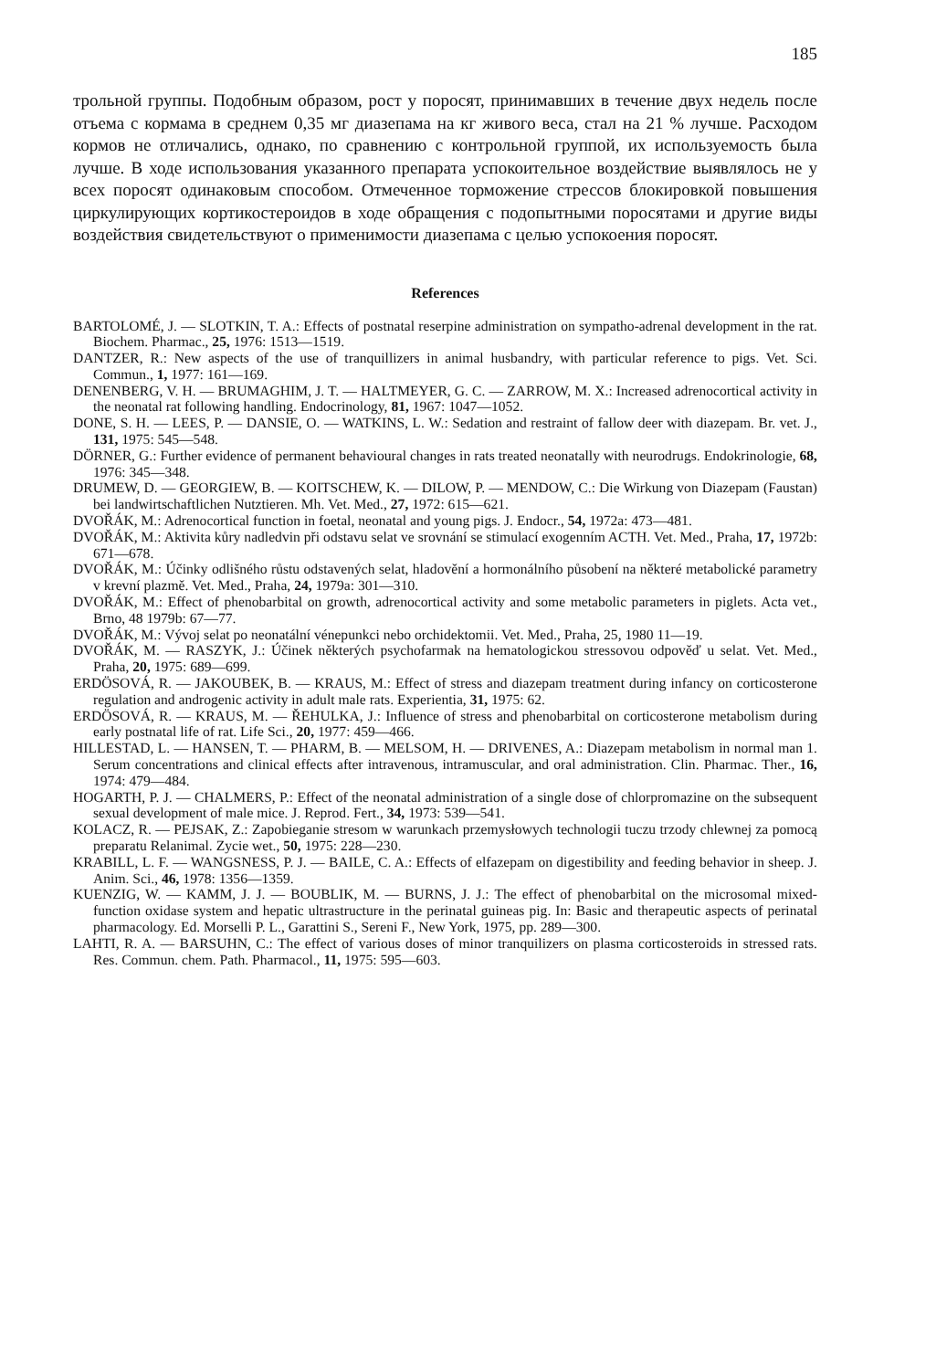185
трольной группы. Подобным образом, рост у поросят, принимавших в тече­ние двух недель после отъема с кормама в среднем 0,35 мг диазепама на кг живого веса, стал на 21 % лучше. Расходом кормов не отличались, однако, по сравнению с контрольной группой, их используемость была лучше. В ходе использования указанного препарата успокоительное воздействие выявлялось не у всех поросят одинаковым способом. Отмеченное торможение стрессов блокировкой повышения циркулирующих кортикостероидов в ходе обраще­ния с подопытными поросятами и другие виды воздействия свидетельствуют о применимости диазепама с целью успокоения поросят.
References
BARTOLOMÉ, J. — SLOTKIN, T. A.: Effects of postnatal reserpine administration on sym­patho-adrenal development in the rat. Biochem. Pharmac., 25, 1976: 1513—1519.
DANTZER, R.: New aspects of the use of tranquillizers in animal husbandry, with particular reference to pigs. Vet. Sci. Commun., 1, 1977: 161—169.
DENENBERG, V. H. — BRUMAGHIM, J. T. — HALTMEYER, G. C. — ZARROW, M. X.: Increased adrenocortical activity in the neonatal rat following handling. Endocrinology, 81, 1967: 1047—1052.
DONE, S. H. — LEES, P. — DANSIE, O. — WATKINS, L. W.: Sedation and restraint of fallow deer with diazepam. Br. vet. J., 131, 1975: 545—548.
DÖRNER, G.: Further evidence of permanent behavioural changes in rats treated neonatally with neurodrugs. Endokrinologie, 68, 1976: 345—348.
DRUMEW, D. — GEORGIEW, B. — KOITSCHEW, K. — DILOW, P. — MENDOW, C.: Die Wirkung von Diazepam (Faustan) bei landwirtschaftlichen Nutztieren. Mh. Vet. Med., 27, 1972: 615—621.
DVOŘÁK, M.: Adrenocortical function in foetal, neonatal and young pigs. J. Endocr., 54, 1972a: 473—481.
DVOŘÁK, M.: Aktivita kůry nadledvin při odstavu selat ve srovnání se stimulací exogenním ACTH. Vet. Med., Praha, 17, 1972b: 671—678.
DVOŘÁK, M.: Účinky odlišného růstu odstavených selat, hladovění a hormonálního působení na některé metabolické parametry v krevní plazmě. Vet. Med., Praha, 24, 1979a: 301—310.
DVOŘÁK, M.: Effect of phenobarbital on growth, adrenocortical activity and some metabolic parameters in piglets. Acta vet., Brno, 48 1979b: 67—77.
DVOŘÁK, M.: Vývoj selat po neonatální vénepunkci nebo orchidektomii. Vet. Med., Praha, 25, 1980 11—19.
DVOŘÁK, M. — RASZYK, J.: Účinek některých psychofarmak na hematologickou stressovou odpověď u selat. Vet. Med., Praha, 20, 1975: 689—699.
ERDÖSOVÁ, R. — JAKOUBEK, B. — KRAUS, M.: Effect of stress and diazepam treatment during infancy on corticosterone regulation and androgenic activity in adult male rats. Expe­rientia, 31, 1975: 62.
ERDÖSOVÁ, R. — KRAUS, M. — ŘEHULKA, J.: Influence of stress and phenobarbital on corticosterone metabolism during early postnatal life of rat. Life Sci., 20, 1977: 459—466.
HILLESTAD, L. — HANSEN, T. — PHARM, B. — MELSOM, H. — DRIVENES, A.: Diazepam metabolism in normal man 1. Serum concentrations and clinical effects after intra­venous, intramuscular, and oral administration. Clin. Pharmac. Ther., 16, 1974: 479—484.
HOGARTH, P. J. — CHALMERS, P.: Effect of the neonatal administration of a single dose of chlorpromazine on the subsequent sexual development of male mice. J. Reprod. Fert., 34, 1973: 539—541.
KOLACZ, R. — PEJSAK, Z.: Zapobieganie stresom w warunkach przemysłowych technologii tuczu trzody chlewnej za pomocą preparatu Relanimal. Zycie wet., 50, 1975: 228—230.
KRABILL, L. F. — WANGSNESS, P. J. — BAILE, C. A.: Effects of elfazepam on digestibility and feeding behavior in sheep. J. Anim. Sci., 46, 1978: 1356—1359.
KUENZIG, W. — KAMM, J. J. — BOUBLIK, M. — BURNS, J. J.: The effect of phenobar­bital on the microsomal mixed-function oxidase system and hepatic ultrastructure in the peri­natal guineas pig. In: Basic and therapeutic aspects of perinatal pharmacology. Ed. Morselli P. L., Garattini S., Sereni F., New York, 1975, pp. 289—300.
LAHTI, R. A. — BARSUHN, C.: The effect of various doses of minor tranquilizers on plasma corticosteroids in stressed rats. Res. Commun. chem. Path. Pharmacol., 11, 1975: 595—603.